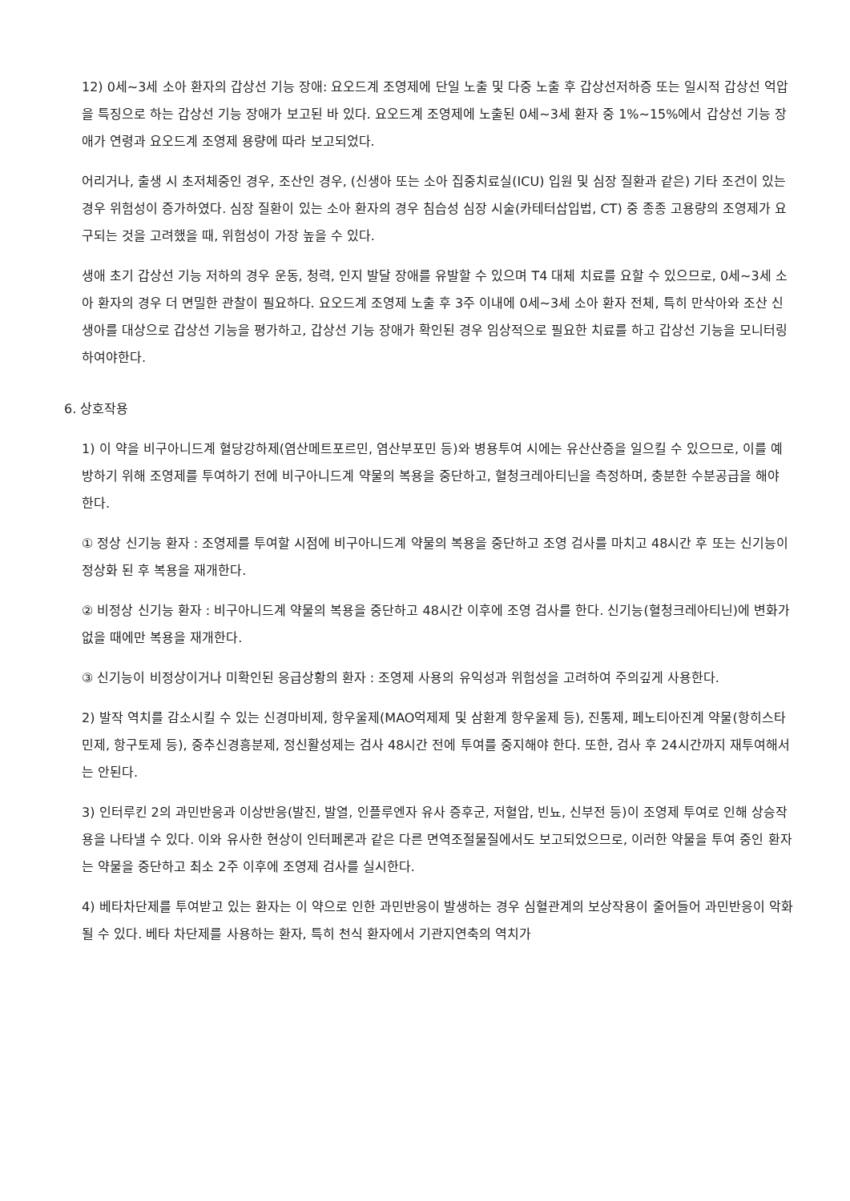12) 0세~3세 소아 환자의 갑상선 기능 장애: 요오드계 조영제에 단일 노출 및 다중 노출 후 갑상선저하증 또는 일시적 갑상선 억압을 특징으로 하는 갑상선 기능 장애가 보고된 바 있다. 요오드계 조영제에 노출된 0세~3세 환자 중 1%~15%에서 갑상선 기능 장애가 연령과 요오드계 조영제 용량에 따라 보고되었다.
어리거나, 출생 시 초저체중인 경우, 조산인 경우, (신생아 또는 소아 집중치료실(ICU) 입원 및 심장 질환과 같은) 기타 조건이 있는 경우 위험성이 증가하였다. 심장 질환이 있는 소아 환자의 경우 침습성 심장 시술(카테터삽입법, CT) 중 종종 고용량의 조영제가 요구되는 것을 고려했을 때, 위험성이 가장 높을 수 있다.
생애 초기 갑상선 기능 저하의 경우 운동, 청력, 인지 발달 장애를 유발할 수 있으며 T4 대체 치료를 요할 수 있으므로, 0세~3세 소아 환자의 경우 더 면밀한 관찰이 필요하다. 요오드계 조영제 노출 후 3주 이내에 0세~3세 소아 환자 전체, 특히 만삭아와 조산 신생아를 대상으로 갑상선 기능을 평가하고, 갑상선 기능 장애가 확인된 경우 임상적으로 필요한 치료를 하고 갑상선 기능을 모니터링하여야한다.
6. 상호작용
1) 이 약을 비구아니드계 혈당강하제(염산메트포르민, 염산부포민 등)와 병용투여 시에는 유산산증을 일으킬 수 있으므로, 이를 예방하기 위해 조영제를 투여하기 전에 비구아니드계 약물의 복용을 중단하고, 혈청크레아티닌을 측정하며, 충분한 수분공급을 해야 한다.
① 정상 신기능 환자 : 조영제를 투여할 시점에 비구아니드계 약물의 복용을 중단하고 조영 검사를 마치고 48시간 후 또는 신기능이 정상화 된 후 복용을 재개한다.
② 비정상 신기능 환자 : 비구아니드계 약물의 복용을 중단하고 48시간 이후에 조영 검사를 한다. 신기능(혈청크레아티닌)에 변화가 없을 때에만 복용을 재개한다.
③ 신기능이 비정상이거나 미확인된 응급상황의 환자 : 조영제 사용의 유익성과 위험성을 고려하여 주의깊게 사용한다.
2) 발작 역치를 감소시킬 수 있는 신경마비제, 항우울제(MAO억제제 및 삼환계 항우울제 등), 진통제, 페노티아진계 약물(항히스타민제, 항구토제 등), 중추신경흥분제, 정신활성제는 검사 48시간 전에 투여를 중지해야 한다. 또한, 검사 후 24시간까지 재투여해서는 안된다.
3) 인터루킨 2의 과민반응과 이상반응(발진, 발열, 인플루엔자 유사 증후군, 저혈압, 빈뇨, 신부전 등)이 조영제 투여로 인해 상승작용을 나타낼 수 있다. 이와 유사한 현상이 인터페론과 같은 다른 면역조절물질에서도 보고되었으므로, 이러한 약물을 투여 중인 환자는 약물을 중단하고 최소 2주 이후에 조영제 검사를 실시한다.
4) 베타차단제를 투여받고 있는 환자는 이 약으로 인한 과민반응이 발생하는 경우 심혈관계의 보상작용이 줄어들어 과민반응이 악화될 수 있다. 베타 차단제를 사용하는 환자, 특히 천식 환자에서 기관지연축의 역치가